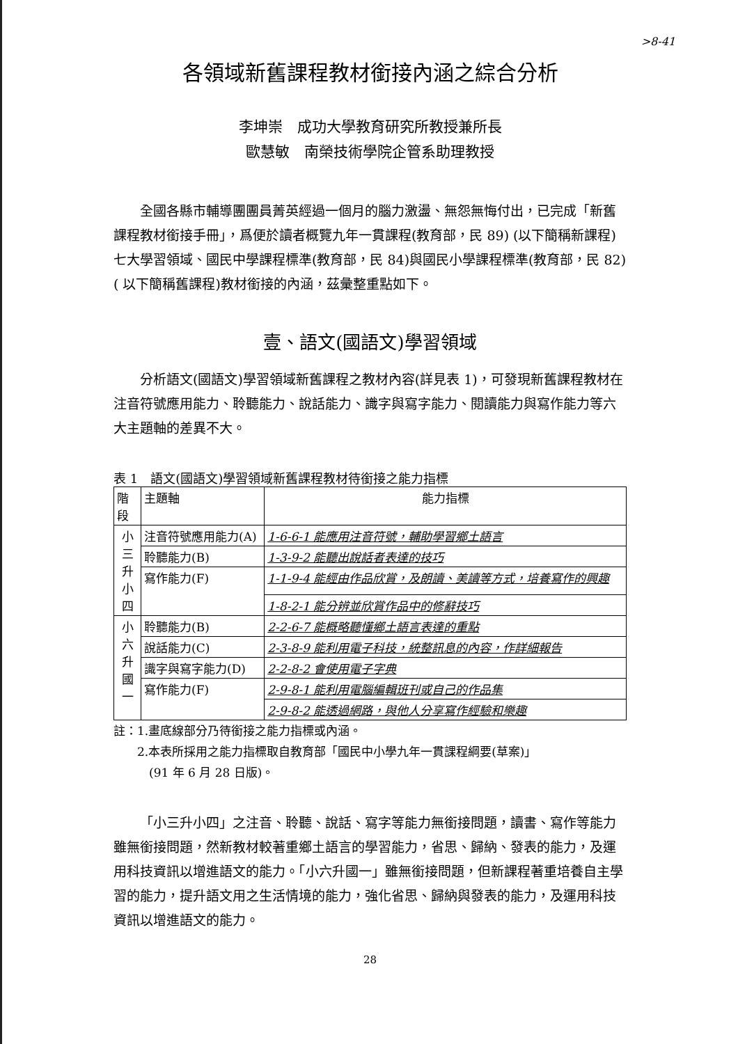>8-41
各領域新舊課程教材銜接內涵之綜合分析
李坤崇　成功大學教育研究所教授兼所長
歐慧敏　南榮技術學院企管系助理教授
全國各縣市輔導團團員菁英經過一個月的腦力激盪、無怨無悔付出，已完成「新舊課程教材銜接手冊」，爲便於讀者概覽九年一貫課程(教育部，民 89) (以下簡稱新課程)七大學習領域、國民中學課程標準(教育部，民 84)與國民小學課程標準(教育部，民 82)( 以下簡稱舊課程)教材銜接的內涵，茲彙整重點如下。
壹、語文(國語文)學習領域
分析語文(國語文)學習領域新舊課程之教材內容(詳見表 1)，可發現新舊課程教材在注音符號應用能力、聆聽能力、說話能力、識字與寫字能力、閱讀能力與寫作能力等六大主題軸的差異不大。
表 1　語文(國語文)學習領域新舊課程教材待銜接之能力指標
| 階段 | 主題軸 | 能力指標 |
| --- | --- | --- |
| 小 三 升 小 四 | 注音符號應用能力(A) | 1-6-6-1 能應用注音符號，輔助學習鄉土語言 |
| | 聆聽能力(B) | 1-3-9-2 能聽出說話者表達的技巧 |
| | 寫作能力(F) | 1-1-9-4 能經由作品欣賞，及朗讀、美讀等方式，培養寫作的興趣 |
| | | 1-8-2-1 能分辨並欣賞作品中的修辭技巧 |
| 小 六 升 國 一 | 聆聽能力(B) | 2-2-6-7 能概略聽懂鄉土語言表達的重點 |
| | 說話能力(C) | 2-3-8-9 能利用電子科技，統整訊息的內容，作詳細報告 |
| | 識字與寫字能力(D) | 2-2-8-2 會使用電子字典 |
| | 寫作能力(F) | 2-9-8-1 能利用電腦編輯班刊或自己的作品集 |
| | | 2-9-8-2 能透過網路，與他人分享寫作經驗和樂趣 |
註：1.畫底線部分乃待銜接之能力指標或內涵。
　　2.本表所採用之能力指標取自教育部「國民中小學九年一貫課程綱要(草案)」
　　　(91 年 6 月 28 日版)。
「小三升小四」之注音、聆聽、說話、寫字等能力無銜接問題，讀書、寫作等能力雖無銜接問題，然新教材較著重鄉土語言的學習能力，省思、歸納、發表的能力，及運用科技資訊以增進語文的能力。「小六升國一」雖無銜接問題，但新課程著重培養自主學習的能力，提升語文用之生活情境的能力，強化省思、歸納與發表的能力，及運用科技資訊以增進語文的能力。
28